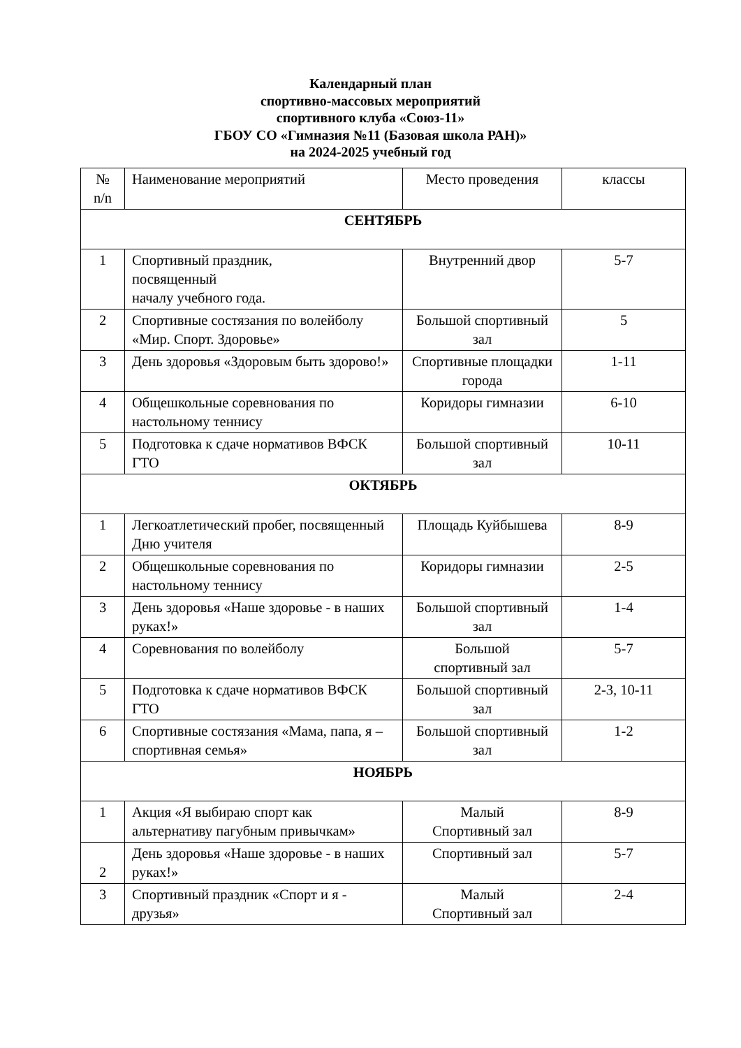Календарный план
спортивно-массовых мероприятий
спортивного клуба «Союз-11»
ГБОУ СО «Гимназия №11 (Базовая школа РАН)»
на 2024-2025 учебный год
| № n/n | Наименование мероприятий | Место проведения | классы |
| --- | --- | --- | --- |
| СЕНТЯБРЬ | | | |
| 1 | Спортивный праздник, посвященный началу учебного года. | Внутренний двор | 5-7 |
| 2 | Спортивные состязания по волейболу «Мир. Спорт. Здоровье» | Большой спортивный зал | 5 |
| 3 | День здоровья «Здоровым быть здорово!» | Спортивные площадки города | 1-11 |
| 4 | Общешкольные соревнования по настольному теннису | Коридоры гимназии | 6-10 |
| 5 | Подготовка к сдаче нормативов ВФСК ГТО | Большой спортивный зал | 10-11 |
| ОКТЯБРЬ | | | |
| 1 | Легкоатлетический пробег, посвященный Дню учителя | Площадь Куйбышева | 8-9 |
| 2 | Общешкольные соревнования по настольному теннису | Коридоры гимназии | 2-5 |
| 3 | День здоровья «Наше здоровье - в наших руках!» | Большой спортивный зал | 1-4 |
| 4 | Соревнования по волейболу | Большой спортивный зал | 5-7 |
| 5 | Подготовка к сдаче нормативов ВФСК ГТО | Большой спортивный зал | 2-3, 10-11 |
| 6 | Спортивные состязания «Мама, папа, я – спортивная семья» | Большой спортивный зал | 1-2 |
| НОЯБРЬ | | | |
| 1 | Акция «Я выбираю спорт как альтернативу пагубным привычкам» | Малый Спортивный зал | 8-9 |
| 2 | День здоровья «Наше здоровье - в наших руках!» | Спортивный зал | 5-7 |
| 3 | Спортивный праздник «Спорт и я - друзья» | Малый Спортивный зал | 2-4 |